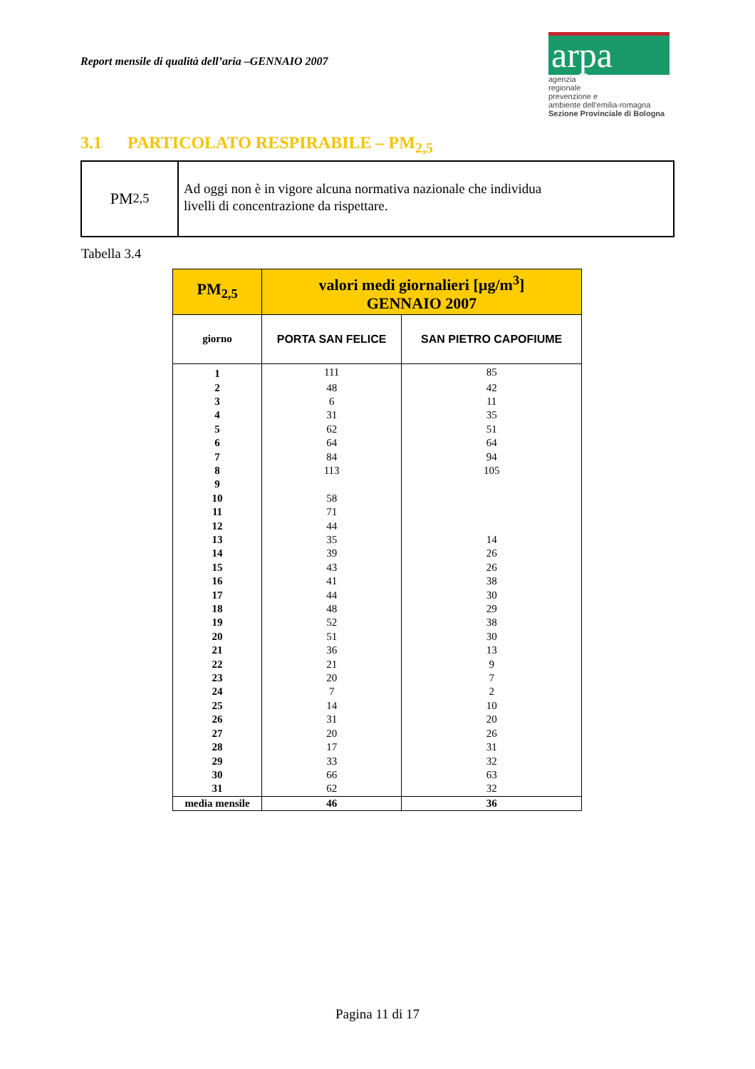Report mensile di qualità dell’aria –GENNAIO 2007
arpa
agenzia
regionale
prevenzione e
ambiente dell'emilia-romagna
Sezione Provinciale di Bologna
3.1 PARTICOLATO RESPIRABILE – PM<sub>2,5</sub>
PM<sub>2,5</sub>
Ad oggi non è in vigore alcuna normativa nazionale che individua
livelli di concentrazione da rispettare.
Tabella 3.4
| PM<sub>2,5</sub> | valori medi giornalieri [µg/m<sup>3</sup>] GENNAIO 2007 | |
| --- | --- | --- |
| giorno | PORTA SAN FELICE | SAN PIETRO CAPOFIUME |
| 1 | 111 | 85 |
| 2 | 48 | 42 |
| 3 | 6 | 11 |
| 4 | 31 | 35 |
| 5 | 62 | 51 |
| 6 | 64 | 64 |
| 7 | 84 | 94 |
| 8 | 113 | 105 |
| 9 | | |
| 10 | 58 | |
| 11 | 71 | |
| 12 | 44 | |
| 13 | 35 | 14 |
| 14 | 39 | 26 |
| 15 | 43 | 26 |
| 16 | 41 | 38 |
| 17 | 44 | 30 |
| 18 | 48 | 29 |
| 19 | 52 | 38 |
| 20 | 51 | 30 |
| 21 | 36 | 13 |
| 22 | 21 | 9 |
| 23 | 20 | 7 |
| 24 | 7 | 2 |
| 25 | 14 | 10 |
| 26 | 31 | 20 |
| 27 | 20 | 26 |
| 28 | 17 | 31 |
| 29 | 33 | 32 |
| 30 | 66 | 63 |
| 31 | 62 | 32 |
| media mensile | 46 | 36 |
Pagina 11 di 17